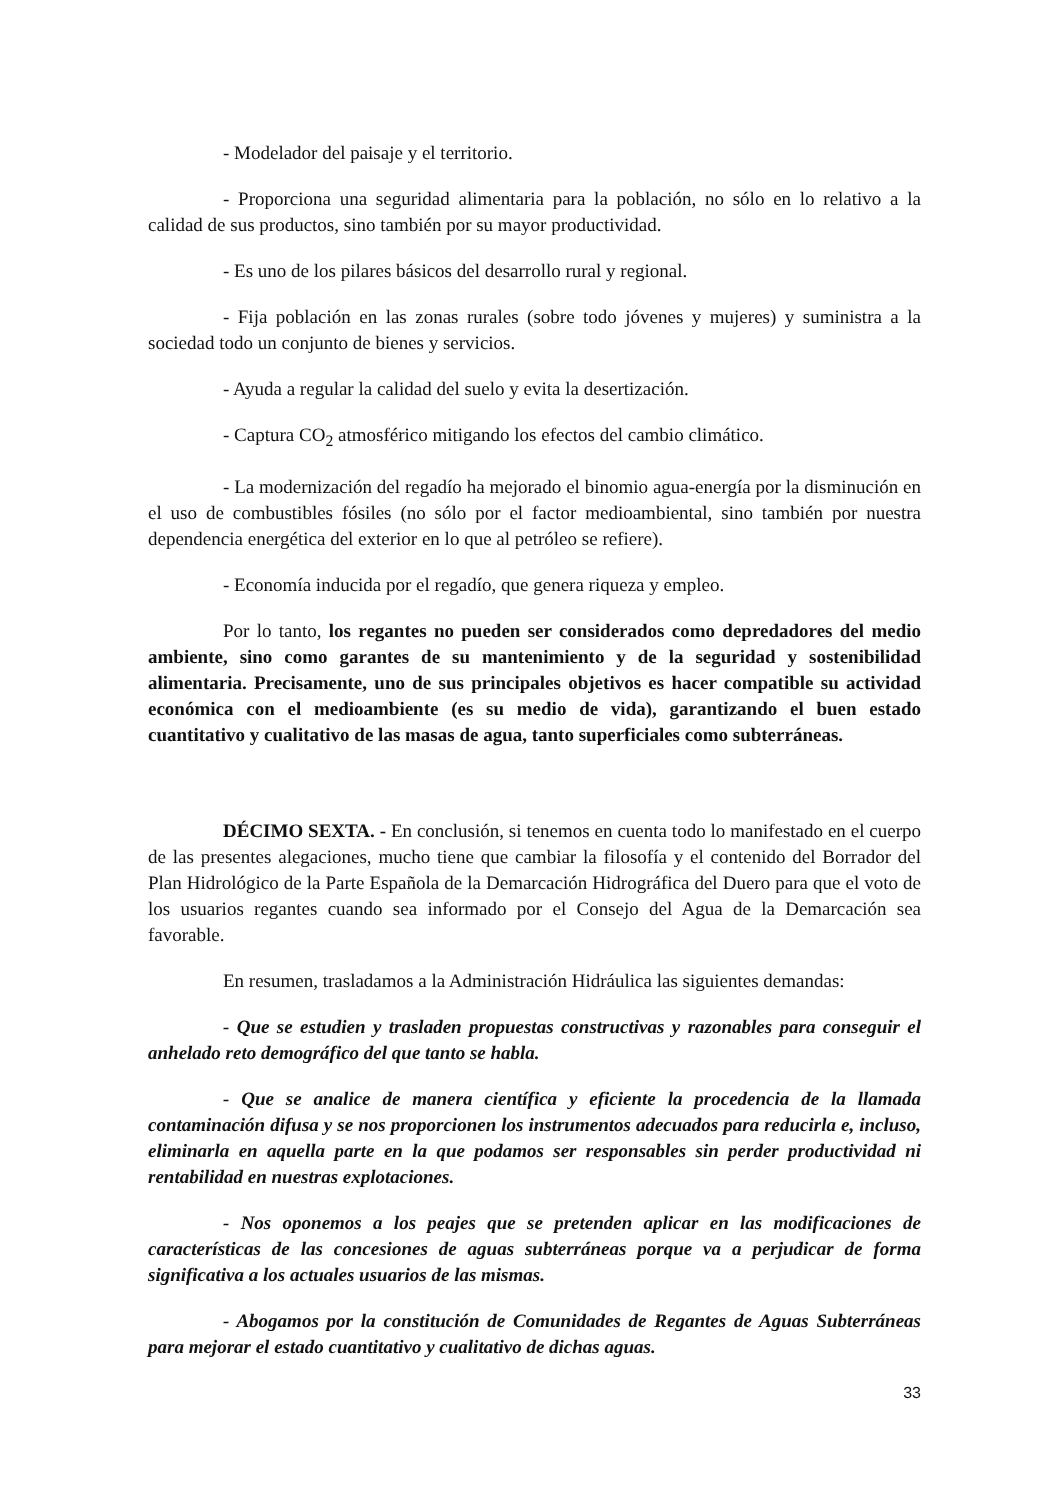- Modelador del paisaje y el territorio.
- Proporciona una seguridad alimentaria para la población, no sólo en lo relativo a la calidad de sus productos, sino también por su mayor productividad.
- Es uno de los pilares básicos del desarrollo rural y regional.
- Fija población en las zonas rurales (sobre todo jóvenes y mujeres) y suministra a la sociedad todo un conjunto de bienes y servicios.
- Ayuda a regular la calidad del suelo y evita la desertización.
- Captura CO<sub>2</sub> atmosférico mitigando los efectos del cambio climático.
- La modernización del regadío ha mejorado el binomio agua-energía por la disminución en el uso de combustibles fósiles (no sólo por el factor medioambiental, sino también por nuestra dependencia energética del exterior en lo que al petróleo se refiere).
- Economía inducida por el regadío, que genera riqueza y empleo.
Por lo tanto, los regantes no pueden ser considerados como depredadores del medio ambiente, sino como garantes de su mantenimiento y de la seguridad y sostenibilidad alimentaria. Precisamente, uno de sus principales objetivos es hacer compatible su actividad económica con el medioambiente (es su medio de vida), garantizando el buen estado cuantitativo y cualitativo de las masas de agua, tanto superficiales como subterráneas.
DÉCIMO SEXTA. - En conclusión, si tenemos en cuenta todo lo manifestado en el cuerpo de las presentes alegaciones, mucho tiene que cambiar la filosofía y el contenido del Borrador del Plan Hidrológico de la Parte Española de la Demarcación Hidrográfica del Duero para que el voto de los usuarios regantes cuando sea informado por el Consejo del Agua de la Demarcación sea favorable.
En resumen, trasladamos a la Administración Hidráulica las siguientes demandas:
- Que se estudien y trasladen propuestas constructivas y razonables para conseguir el anhelado reto demográfico del que tanto se habla.
- Que se analice de manera científica y eficiente la procedencia de la llamada contaminación difusa y se nos proporcionen los instrumentos adecuados para reducirla e, incluso, eliminarla en aquella parte en la que podamos ser responsables sin perder productividad ni rentabilidad en nuestras explotaciones.
- Nos oponemos a los peajes que se pretenden aplicar en las modificaciones de características de las concesiones de aguas subterráneas porque va a perjudicar de forma significativa a los actuales usuarios de las mismas.
- Abogamos por la constitución de Comunidades de Regantes de Aguas Subterráneas para mejorar el estado cuantitativo y cualitativo de dichas aguas.
33